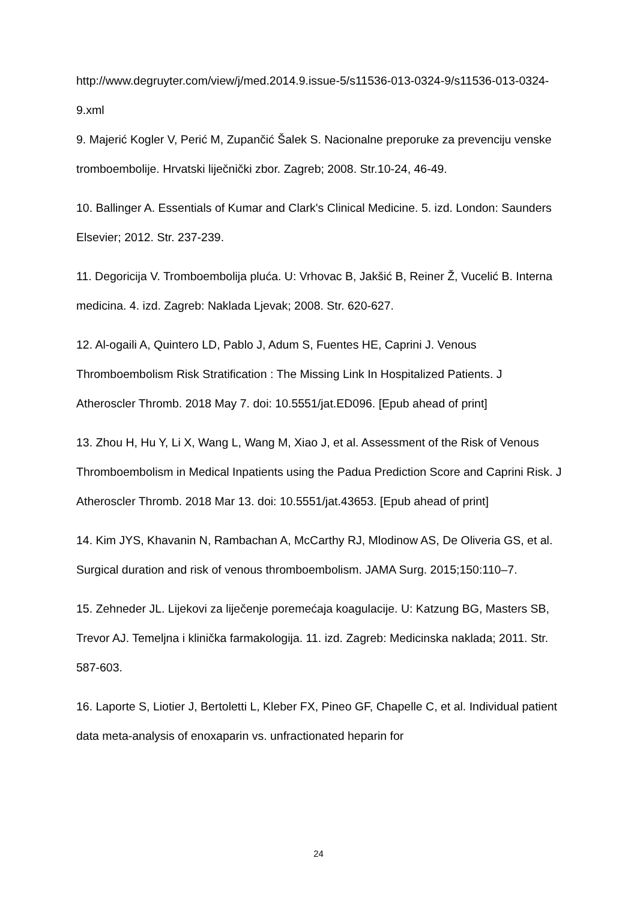http://www.degruyter.com/view/j/med.2014.9.issue-5/s11536-013-0324-9/s11536-013-0324-9.xml
9. Majerić Kogler V, Perić M, Zupančić Šalek S. Nacionalne preporuke za prevenciju venske tromboembolije. Hrvatski liječnički zbor. Zagreb; 2008. Str.10-24, 46-49.
10. Ballinger A. Essentials of Kumar and Clark's Clinical Medicine. 5. izd. London: Saunders Elsevier; 2012. Str. 237-239.
11. Degoricija V. Tromboembolija pluća. U: Vrhovac B, Jakšić B, Reiner Ž, Vucelić B. Interna medicina. 4. izd. Zagreb: Naklada Ljevak; 2008. Str. 620-627.
12. Al-ogaili A, Quintero LD, Pablo J, Adum S, Fuentes HE, Caprini J. Venous Thromboembolism Risk Stratification : The Missing Link In Hospitalized Patients. J Atheroscler Thromb. 2018 May 7. doi: 10.5551/jat.ED096. [Epub ahead of print]
13. Zhou H, Hu Y, Li X, Wang L, Wang M, Xiao J, et al. Assessment of the Risk of Venous Thromboembolism in Medical Inpatients using the Padua Prediction Score and Caprini Risk. J Atheroscler Thromb. 2018 Mar 13. doi: 10.5551/jat.43653. [Epub ahead of print]
14. Kim JYS, Khavanin N, Rambachan A, McCarthy RJ, Mlodinow AS, De Oliveria GS, et al. Surgical duration and risk of venous thromboembolism. JAMA Surg. 2015;150:110–7.
15. Zehneder JL. Lijekovi za liječenje poremećaja koagulacije. U: Katzung BG, Masters SB, Trevor AJ. Temeljna i klinička farmakologija. 11. izd. Zagreb: Medicinska naklada; 2011. Str. 587-603.
16. Laporte S, Liotier J, Bertoletti L, Kleber FX, Pineo GF, Chapelle C, et al. Individual patient data meta-analysis of enoxaparin vs. unfractionated heparin for
24